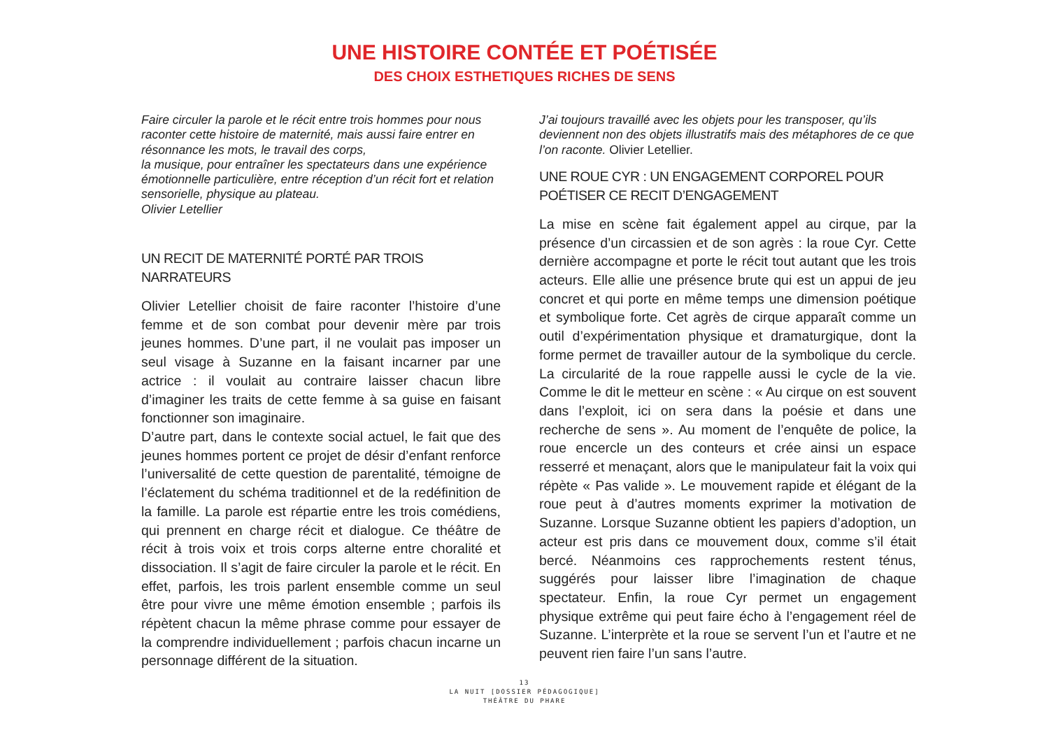UNE HISTOIRE CONTÉE ET POÉTISÉE
DES CHOIX ESTHETIQUES RICHES DE SENS
Faire circuler la parole et le récit entre trois hommes pour nous raconter cette histoire de maternité, mais aussi faire entrer en résonnance les mots, le travail des corps,
la musique, pour entraîner les spectateurs dans une expérience émotionnelle particulière, entre réception d’un récit fort et relation sensorielle, physique au plateau.
Olivier Letellier
UN RECIT DE MATERNITÉ PORTÉ PAR TROIS NARRATEURS
Olivier Letellier choisit de faire raconter l’histoire d’une femme et de son combat pour devenir mère par trois jeunes hommes. D’une part, il ne voulait pas imposer un seul visage à Suzanne en la faisant incarner par une actrice : il voulait au contraire laisser chacun libre d’imaginer les traits de cette femme à sa guise en faisant fonctionner son imaginaire.
D’autre part, dans le contexte social actuel, le fait que des jeunes hommes portent ce projet de désir d’enfant renforce l’universalité de cette question de parentalité, témoigne de l’éclatement du schéma traditionnel et de la redéfinition de la famille. La parole est répartie entre les trois comédiens, qui prennent en charge récit et dialogue. Ce théâtre de récit à trois voix et trois corps alterne entre choralité et dissociation. Il s’agit de faire circuler la parole et le récit. En effet, parfois, les trois parlent ensemble comme un seul être pour vivre une même émotion ensemble ; parfois ils répètent chacun la même phrase comme pour essayer de la comprendre individuellement ; parfois chacun incarne un personnage différent de la situation.
J’ai toujours travaillé avec les objets pour les transposer, qu’ils deviennent non des objets illustratifs mais des métaphores de ce que l’on raconte. Olivier Letellier.
UNE ROUE CYR : UN ENGAGEMENT CORPOREL POUR POÉTISER CE RECIT D’ENGAGEMENT
La mise en scène fait également appel au cirque, par la présence d’un circassien et de son agrès : la roue Cyr. Cette dernière accompagne et porte le récit tout autant que les trois acteurs. Elle allie une présence brute qui est un appui de jeu concret et qui porte en même temps une dimension poétique et symbolique forte. Cet agrès de cirque apparaît comme un outil d’expérimentation physique et dramaturgique, dont la forme permet de travailler autour de la symbolique du cercle. La circularité de la roue rappelle aussi le cycle de la vie. Comme le dit le metteur en scène : « Au cirque on est souvent dans l’exploit, ici on sera dans la poésie et dans une recherche de sens ». Au moment de l’enquête de police, la roue encercle un des conteurs et crée ainsi un espace resserré et menaçant, alors que le manipulateur fait la voix qui répète « Pas valide ». Le mouvement rapide et élégant de la roue peut à d’autres moments exprimer la motivation de Suzanne. Lorsque Suzanne obtient les papiers d’adoption, un acteur est pris dans ce mouvement doux, comme s’il était bercé. Néanmoins ces rapprochements restent ténus, suggérés pour laisser libre l’imagination de chaque spectateur. Enfin, la roue Cyr permet un engagement physique extrême qui peut faire écho à l’engagement réel de Suzanne. L’interprète et la roue se servent l’un et l’autre et ne peuvent rien faire l’un sans l’autre.
13
LA NUIT [DOSSIER PÉDAGOGIQUE]
THÉÂTRE DU PHARE